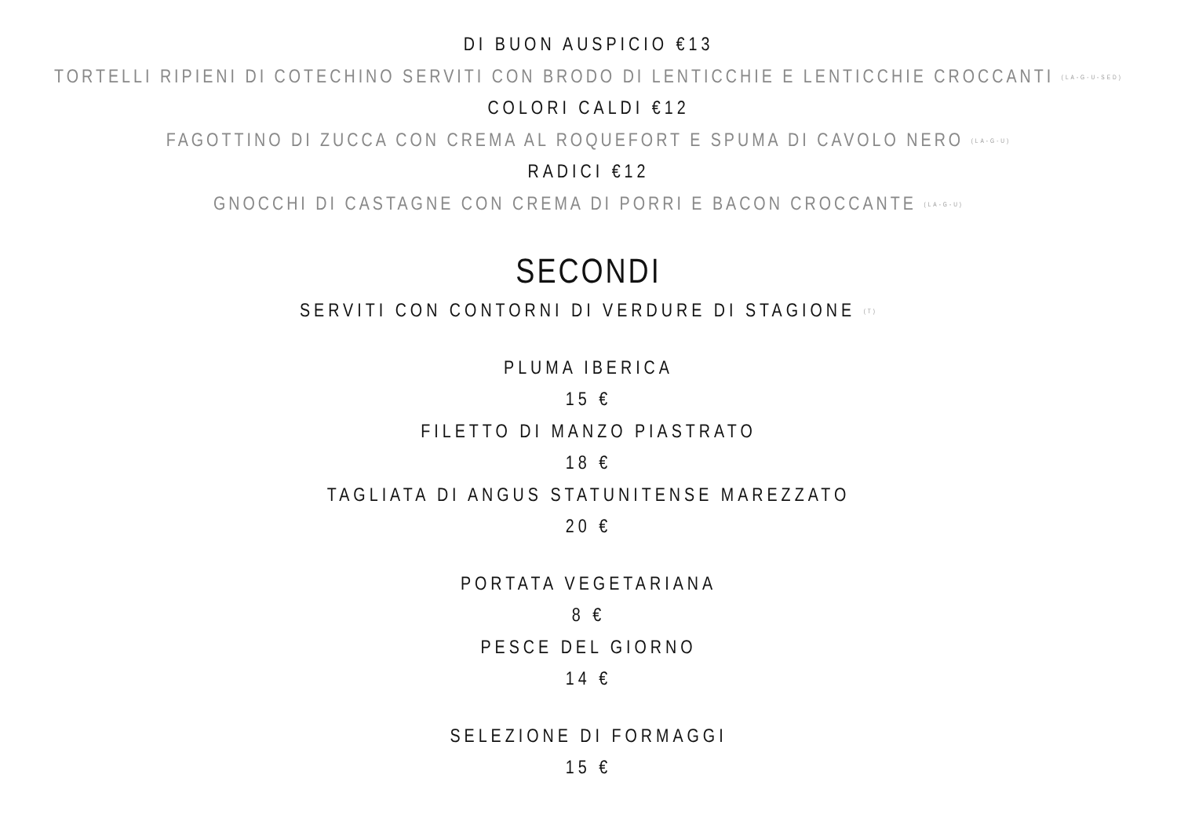DI BUON AUSPICIO €13
TORTELLI RIPIENI DI COTECHINO SERVITI CON BRODO DI LENTICCHIE E LENTICCHIE CROCCANTI <sup>(LA-G-U-SED)</sup>
COLORI CALDI €12
FAGOTTINO DI ZUCCA CON CREMA AL ROQUEFORT E SPUMA DI CAVOLO NERO <sup>(LA-G-U)</sup>
RADICI €12
GNOCCHI DI CASTAGNE CON CREMA DI PORRI E BACON CROCCANTE <sup>(LA-G-U)</sup>
SECONDI
SERVITI CON CONTORNI DI VERDURE DI STAGIONE <sup>(T)</sup>
PLUMA IBERICA
15 €
FILETTO DI MANZO PIASTRATO
18 €
TAGLIATA DI ANGUS STATUNITENSE MAREZZATO
20 €
PORTATA VEGETARIANA
8 €
PESCE DEL GIORNO
14 €
SELEZIONE DI FORMAGGI
15 €